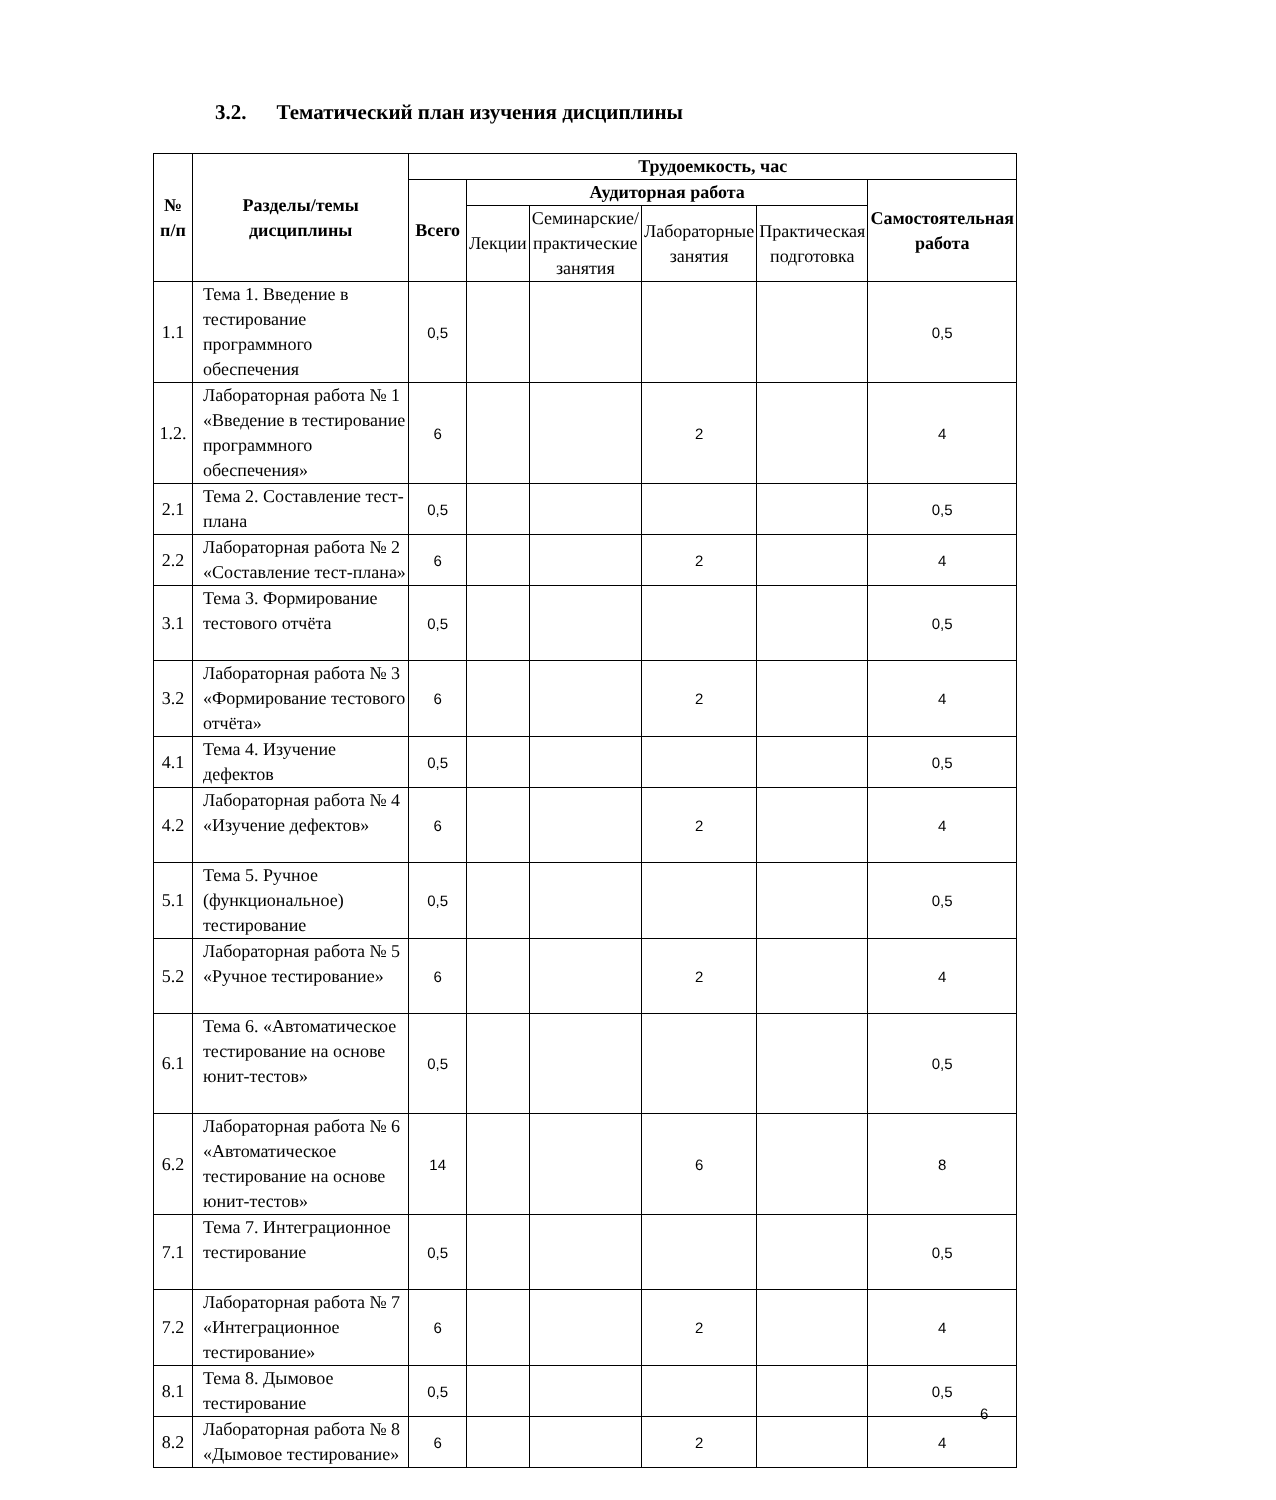3.2. Тематический план изучения дисциплины
| № п/п | Разделы/темы дисциплины | Трудоемкость, час | | | | | |
| --- | --- | --- | --- | --- | --- | --- | --- |
| | | Всего | Аудиторная работа | | | | Самостоятельная работа |
| | | | Лекции | Семинарские/ практические занятия | Лабораторные занятия | Практическая подготовка | |
| 1.1 | Тема 1. Введение в тестирование программного обеспечения | 0,5 | | | | | 0,5 |
| 1.2. | Лабораторная работа № 1 «Введение в тестирование программного обеспечения» | 6 | | | 2 | | 4 |
| 2.1 | Тема 2. Составление тест-плана | 0,5 | | | | | 0,5 |
| 2.2 | Лабораторная работа № 2 «Составление тест-плана» | 6 | | | 2 | | 4 |
| 3.1 | Тема 3. Формирование тестового отчёта | 0,5 | | | | | 0,5 |
| 3.2 | Лабораторная работа № 3 «Формирование тестового отчёта» | 6 | | | 2 | | 4 |
| 4.1 | Тема 4. Изучение дефектов | 0,5 | | | | | 0,5 |
| 4.2 | Лабораторная работа № 4 «Изучение дефектов» | 6 | | | 2 | | 4 |
| 5.1 | Тема 5. Ручное (функциональное) тестирование | 0,5 | | | | | 0,5 |
| 5.2 | Лабораторная работа № 5 «Ручное тестирование» | 6 | | | 2 | | 4 |
| 6.1 | Тема 6. «Автоматическое тестирование на основе юнит-тестов» | 0,5 | | | | | 0,5 |
| 6.2 | Лабораторная работа № 6 «Автоматическое тестирование на основе юнит-тестов» | 14 | | | 6 | | 8 |
| 7.1 | Тема 7. Интеграционное тестирование | 0,5 | | | | | 0,5 |
| 7.2 | Лабораторная работа № 7 «Интеграционное тестирование» | 6 | | | 2 | | 4 |
| 8.1 | Тема 8. Дымовое тестирование | 0,5 | | | | | 0,5 |
| 8.2 | Лабораторная работа № 8 «Дымовое тестирование» | 6 | | | 2 | | 4 |
6